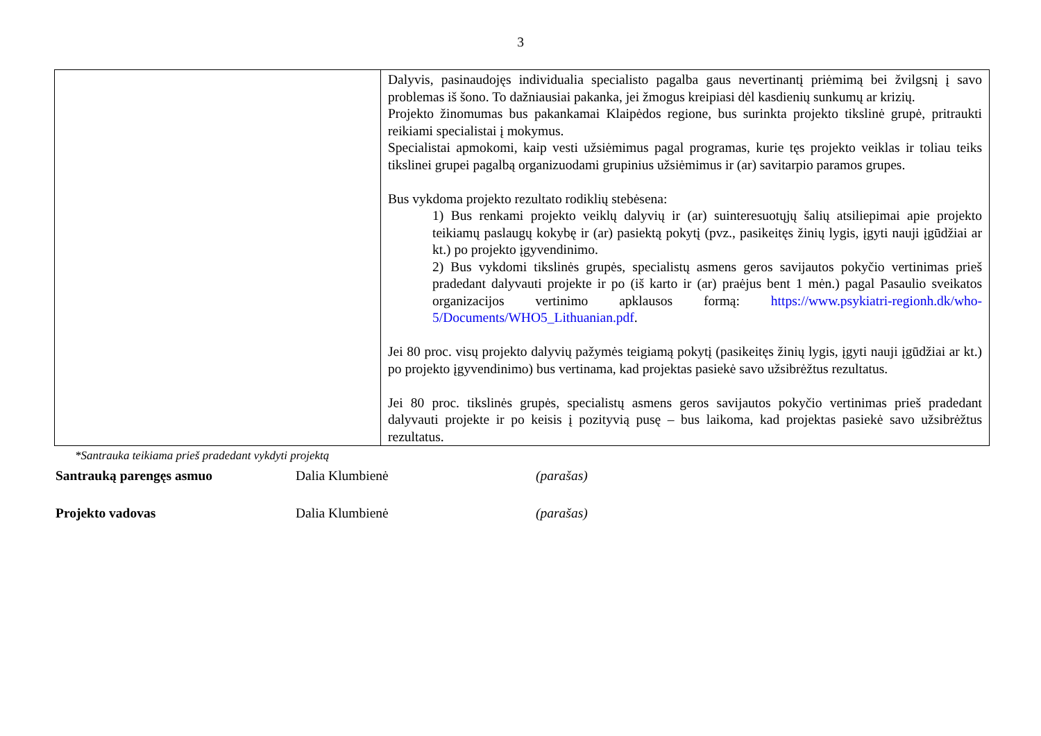3
| | Dalyvis, pasinaudojęs individualia specialisto pagalba gaus nevertinantį priėmimą bei žvilgsnį į savo problemas iš šono. To dažniausiai pakanka, jei žmogus kreipiasi dėl kasdienių sunkumų ar krizių. Projekto žinomumas bus pakankamai Klaipėdos regione, bus surinkta projekto tikslinė grupė, pritraukti reikiami specialistai į mokymus. Specialistai apmokomi, kaip vesti užsiėmimus pagal programas, kurie tęs projekto veiklas ir toliau teiks tikslinei grupei pagalbą organizuodami grupinius užsiėmimus ir (ar) savitarpio paramos grupes. Bus vykdoma projekto rezultato rodiklių stebėsena: 1) Bus renkami projekto veiklų dalyvių ir (ar) suinteresuotųjų šalių atsiliepimai apie projekto teikiamų paslaugų kokybę ir (ar) pasiektą pokytį (pvz., pasikeitęs žinių lygis, įgyti nauji įgūdžiai ar kt.) po projekto įgyvendinimo. 2) Bus vykdomi tikslinės grupės, specialistų asmens geros savijautos pokyčio vertinimas prieš pradedant dalyvauti projekte ir po (iš karto ir (ar) praėjus bent 1 mėn.) pagal Pasaulio sveikatos organizacijos vertinimo apklausos formą: https://www.psykiatri-regionh.dk/who-5/Documents/WHO5_Lithuanian.pdf . Jei 80 proc. visų projekto dalyvių pažymės teigiamą pokytį (pasikeitęs žinių lygis, įgyti nauji įgūdžiai ar kt.) po projekto įgyvendinimo) bus vertinama, kad projektas pasiekė savo užsibrėžtus rezultatus. Jei 80 proc. tikslinės grupės, specialistų asmens geros savijautos pokyčio vertinimas prieš pradedant dalyvauti projekte ir po keisis į pozityvią pusę – bus laikoma, kad projektas pasiekė savo užsibrėžtus rezultatus. |
*Santrauka teikiama prieš pradedant vykdyti projektą
Santrauką parengęs asmuo Dalia Klumbienė (parašas)
Projekto vadovas Dalia Klumbienė (parašas)